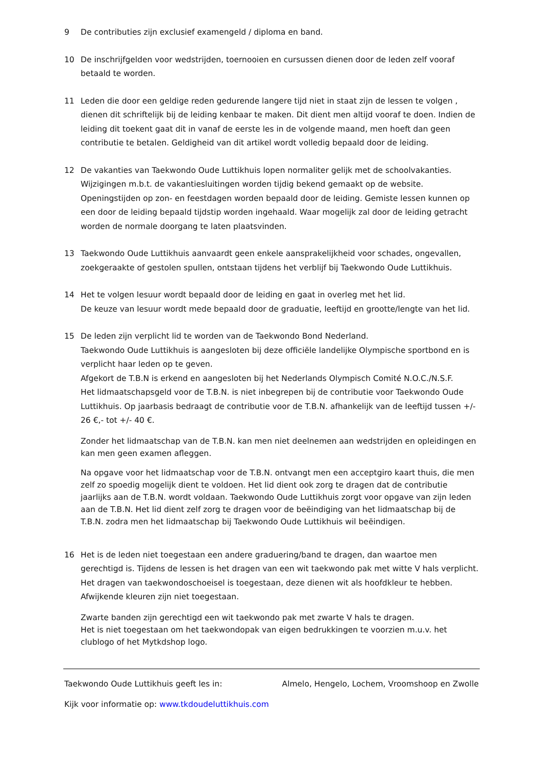9 De contributies zijn exclusief examengeld / diploma en band.
10 De inschrijfgelden voor wedstrijden, toernooien en cursussen dienen door de leden zelf vooraf betaald te worden.
11 Leden die door een geldige reden gedurende langere tijd niet in staat zijn de lessen te volgen , dienen dit schriftelijk bij de leiding kenbaar te maken. Dit dient men altijd vooraf te doen. Indien de leiding dit toekent gaat dit in vanaf de eerste les in de volgende maand, men hoeft dan geen contributie te betalen. Geldigheid van dit artikel wordt volledig bepaald door de leiding.
12 De vakanties van Taekwondo Oude Luttikhuis lopen normaliter gelijk met de schoolvakanties. Wijzigingen m.b.t. de vakantiesluitingen worden tijdig bekend gemaakt op de website. Openingstijden op zon- en feestdagen worden bepaald door de leiding. Gemiste lessen kunnen op een door de leiding bepaald tijdstip worden ingehaald. Waar mogelijk zal door de leiding getracht worden de normale doorgang te laten plaatsvinden.
13 Taekwondo Oude Luttikhuis aanvaardt geen enkele aansprakelijkheid voor schades, ongevallen, zoekgeraakte of gestolen spullen, ontstaan tijdens het verblijf bij Taekwondo Oude Luttikhuis.
14 Het te volgen lesuur wordt bepaald door de leiding en gaat in overleg met het lid.
De keuze van lesuur wordt mede bepaald door de graduatie, leeftijd en grootte/lengte van het lid.
15 De leden zijn verplicht lid te worden van de Taekwondo Bond Nederland.
Taekwondo Oude Luttikhuis is aangesloten bij deze officiële landelijke Olympische sportbond en is verplicht haar leden op te geven.
Afgekort de T.B.N is erkend en aangesloten bij het Nederlands Olympisch Comité N.O.C./N.S.F.
Het lidmaatschapsgeld voor de T.B.N. is niet inbegrepen bij de contributie voor Taekwondo Oude Luttikhuis. Op jaarbasis bedraagt de contributie voor de T.B.N. afhankelijk van de leeftijd tussen +/- 26 €,- tot +/- 40 €.
Zonder het lidmaatschap van de T.B.N. kan men niet deelnemen aan wedstrijden en opleidingen en kan men geen examen afleggen.
Na opgave voor het lidmaatschap voor de T.B.N. ontvangt men een acceptgiro kaart thuis, die men zelf zo spoedig mogelijk dient te voldoen. Het lid dient ook zorg te dragen dat de contributie jaarlijks aan de T.B.N. wordt voldaan. Taekwondo Oude Luttikhuis zorgt voor opgave van zijn leden aan de T.B.N. Het lid dient zelf zorg te dragen voor de beëindiging van het lidmaatschap bij de T.B.N. zodra men het lidmaatschap bij Taekwondo Oude Luttikhuis wil beëindigen.
16 Het is de leden niet toegestaan een andere graduering/band te dragen, dan waartoe men gerechtigd is. Tijdens de lessen is het dragen van een wit taekwondo pak met witte V hals verplicht. Het dragen van taekwondoschoeisel is toegestaan, deze dienen wit als hoofdkleur te hebben. Afwijkende kleuren zijn niet toegestaan.
Zwarte banden zijn gerechtigd een wit taekwondo pak met zwarte V hals te dragen.
Het is niet toegestaan om het taekwondopak van eigen bedrukkingen te voorzien m.u.v. het clublogo of het Mytkdshop logo.
Taekwondo Oude Luttikhuis geeft les in: Almelo, Hengelo, Lochem, Vroomshoop en Zwolle
Kijk voor informatie op: www.tkdoudeluttikhuis.com